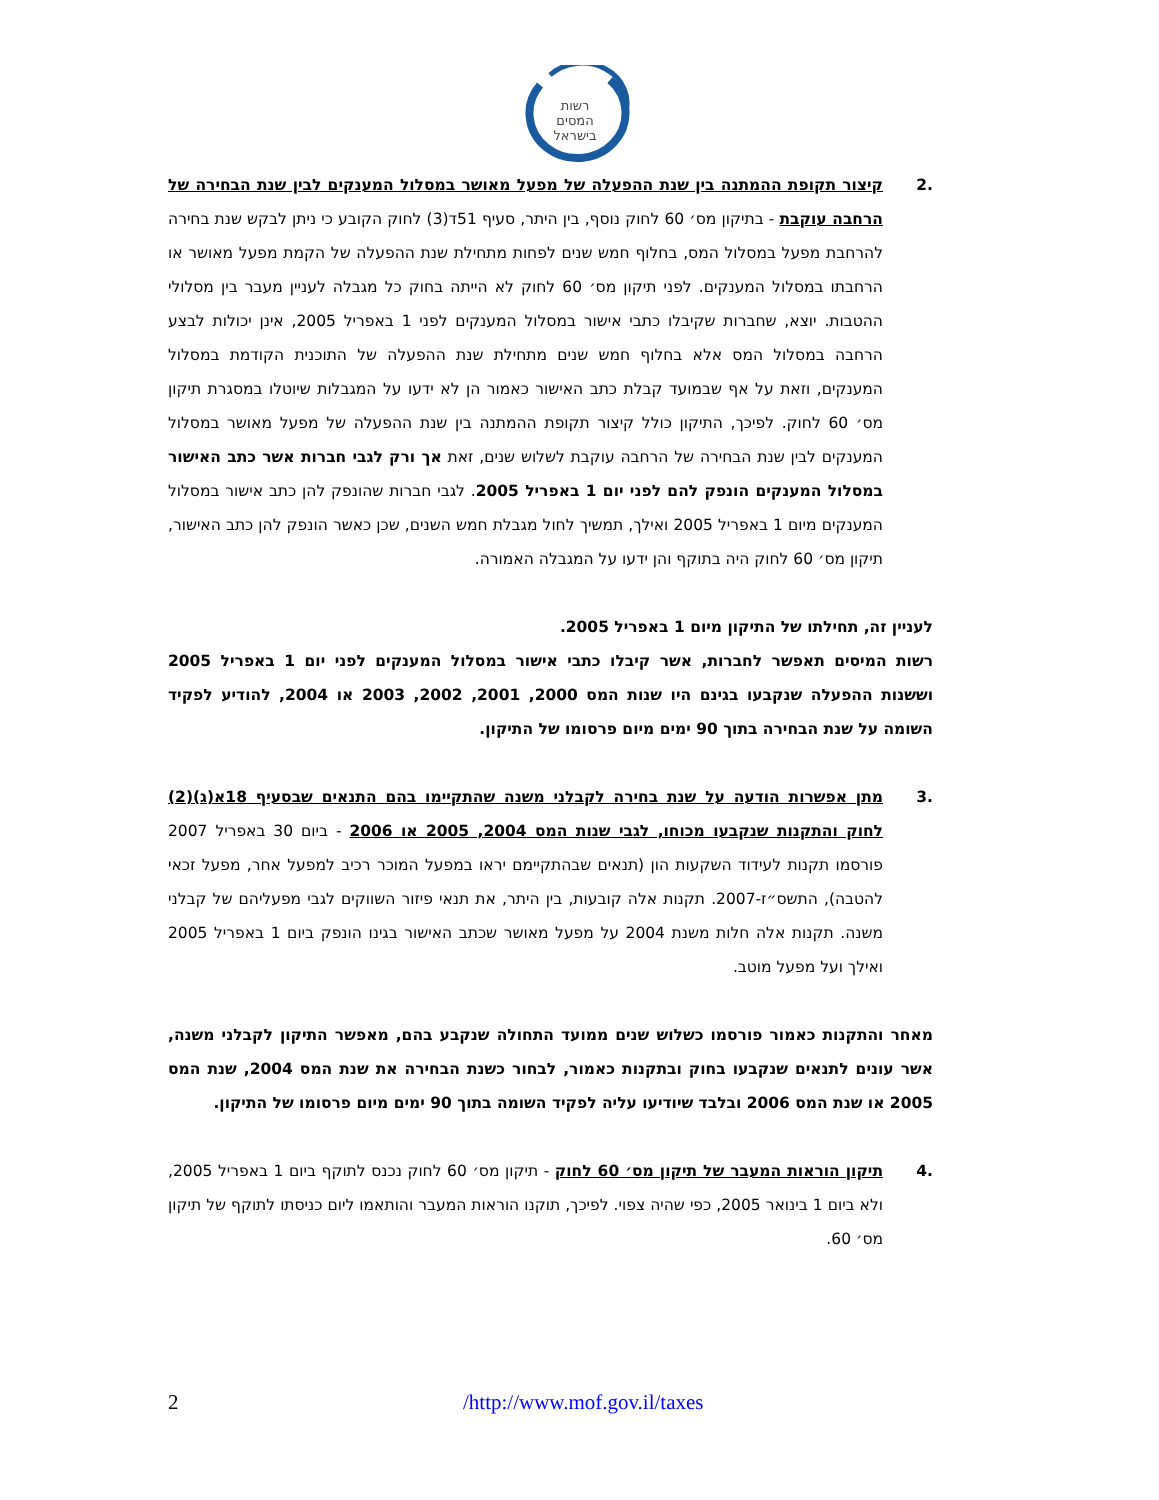רשות
המסים
בישראל
.2 קיצור תקופת ההמתנה בין שנת ההפעלה של מפעל מאושר במסלול המענקים לבין שנת הבחירה של הרחבה עוקבת - בתיקון מס׳ 60 לחוק נוסף, בין היתר, סעיף 51ד(3) לחוק הקובע כי ניתן לבקש שנת בחירה להרחבת מפעל במסלול המס, בחלוף חמש שנים לפחות מתחילת שנת ההפעלה של הקמת מפעל מאושר או הרחבתו במסלול המענקים. לפני תיקון מס׳ 60 לחוק לא הייתה בחוק כל מגבלה לעניין מעבר בין מסלולי ההטבות. יוצא, שחברות שקיבלו כתבי אישור במסלול המענקים לפני 1 באפריל 2005, אינן יכולות לבצע הרחבה במסלול המס אלא בחלוף חמש שנים מתחילת שנת ההפעלה של התוכנית הקודמת במסלול המענקים, וזאת על אף שבמועד קבלת כתב האישור כאמור הן לא ידעו על המגבלות שיוטלו במסגרת תיקון מס׳ 60 לחוק. לפיכך, התיקון כולל קיצור תקופת ההמתנה בין שנת ההפעלה של מפעל מאושר במסלול המענקים לבין שנת הבחירה של הרחבה עוקבת לשלוש שנים, זאת אך ורק לגבי חברות אשר כתב האישור במסלול המענקים הונפק להם לפני יום 1 באפריל 2005. לגבי חברות שהונפק להן כתב אישור במסלול המענקים מיום 1 באפריל 2005 ואילך, תמשיך לחול מגבלת חמש השנים, שכן כאשר הונפק להן כתב האישור, תיקון מס׳ 60 לחוק היה בתוקף והן ידעו על המגבלה האמורה.
לעניין זה, תחילתו של התיקון מיום 1 באפריל 2005.
רשות המיסים תאפשר לחברות, אשר קיבלו כתבי אישור במסלול המענקים לפני יום 1 באפריל 2005 וששנות ההפעלה שנקבעו בגינם היו שנות המס 2000, 2001, 2002, 2003 או 2004, להודיע לפקיד השומה על שנת הבחירה בתוך 90 ימים מיום פרסומו של התיקון.
.3 מתן אפשרות הודעה על שנת בחירה לקבלני משנה שהתקיימו בהם התנאים שבסעיף 18א(ג)(2) לחוק והתקנות שנקבעו מכוחו, לגבי שנות המס 2004, 2005 או 2006 - ביום 30 באפריל 2007 פורסמו תקנות לעידוד השקעות הון (תנאים שבהתקיימם יראו במפעל המוכר רכיב למפעל אחר, מפעל זכאי להטבה), התשס״ז-2007. תקנות אלה קובעות, בין היתר, את תנאי פיזור השווקים לגבי מפעליהם של קבלני משנה. תקנות אלה חלות משנת 2004 על מפעל מאושר שכתב האישור בגינו הונפק ביום 1 באפריל 2005 ואילך ועל מפעל מוטב.
מאחר והתקנות כאמור פורסמו כשלוש שנים ממועד התחולה שנקבע בהם, מאפשר התיקון לקבלני משנה, אשר עונים לתנאים שנקבעו בחוק ובתקנות כאמור, לבחור כשנת הבחירה את שנת המס 2004, שנת המס 2005 או שנת המס 2006 ובלבד שיודיעו עליה לפקיד השומה בתוך 90 ימים מיום פרסומו של התיקון.
.4 תיקון הוראות המעבר של תיקון מס׳ 60 לחוק - תיקון מס׳ 60 לחוק נכנס לתוקף ביום 1 באפריל 2005, ולא ביום 1 בינואר 2005, כפי שהיה צפוי. לפיכך, תוקנו הוראות המעבר והותאמו ליום כניסתו לתוקף של תיקון מס׳ 60.
2 /http://www.mof.gov.il/taxes